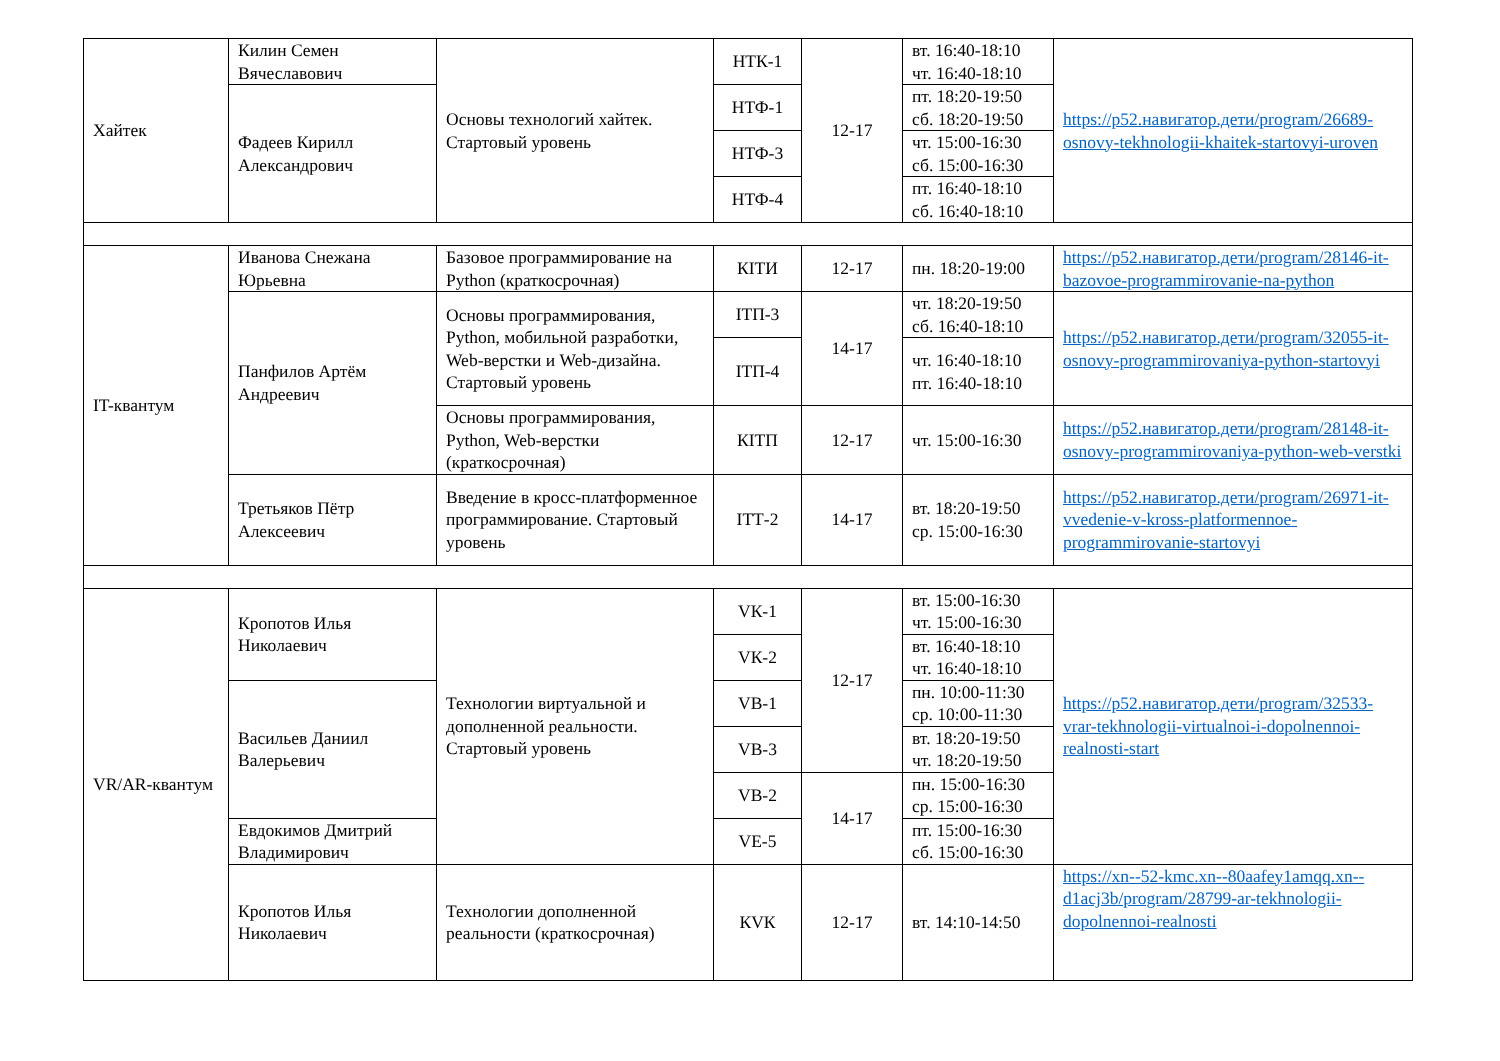| Хайтек | Килин Семен Вячеславович | Основы технологий хайтек. Стартовый уровень | НТК-1 | 12-17 | вт. 16:40-18:10 чт. 16:40-18:10 | https://р52.навигатор.дети/program/26689-osnovy-tekhnologii-khaitek-startovyi-uroven |
| | Фадеев Кирилл Александрович | | НТФ-1 | | пт. 18:20-19:50 сб. 18:20-19:50 | |
| | | | НТФ-3 | | чт. 15:00-16:30 сб. 15:00-16:30 | |
| | | | НТФ-4 | | пт. 16:40-18:10 сб. 16:40-18:10 | |
| IT-квантум | Иванова Снежана Юрьевна | Базовое программирование на Python (краткосрочная) | КIТИ | 12-17 | пн. 18:20-19:00 | https://р52.навигатор.дети/program/28146-it-bazovoe-programmirovanie-na-python |
| | Панфилов Артём Андреевич | Основы программирования, Python, мобильной разработки, Web-верстки и Web-дизайна. Стартовый уровень | IТП-3 | 14-17 | чт. 18:20-19:50 сб. 16:40-18:10 | https://р52.навигатор.дети/program/32055-it-osnovy-programmirovaniya-python-startovyi |
| | | | IТП-4 | | чт. 16:40-18:10 пт. 16:40-18:10 | |
| | | Основы программирования, Python, Web-верстки (краткосрочная) | КIТП | 12-17 | чт. 15:00-16:30 | https://р52.навигатор.дети/program/28148-it-osnovy-programmirovaniya-python-web-verstki |
| | Третьяков Пётр Алексеевич | Введение в кросс-платформенное программирование. Стартовый уровень | IТТ-2 | 14-17 | вт. 18:20-19:50 ср. 15:00-16:30 | https://р52.навигатор.дети/program/26971-it-vvedenie-v-kross-platformennoe-programmirovanie-startovyi |
| VR/AR-квантум | Кропотов Илья Николаевич | Технологии виртуальной и дополненной реальности. Стартовый уровень | VК-1 | 12-17 | вт. 15:00-16:30 чт. 15:00-16:30 | https://р52.навигатор.дети/program/32533-vrar-tekhnologii-virtualnoi-i-dopolnennoi-realnosti-start |
| | | | VК-2 | | вт. 16:40-18:10 чт. 16:40-18:10 | |
| | Васильев Даниил Валерьевич | | VВ-1 | | пн. 10:00-11:30 ср. 10:00-11:30 | |
| | | | VВ-3 | | вт. 18:20-19:50 чт. 18:20-19:50 | |
| | | | VВ-2 | 14-17 | пн. 15:00-16:30 ср. 15:00-16:30 | |
| | Евдокимов Дмитрий Владимирович | | VЕ-5 | | пт. 15:00-16:30 сб. 15:00-16:30 | |
| | Кропотов Илья Николаевич | Технологии дополненной реальности (краткосрочная) | КVК | 12-17 | вт. 14:10-14:50 | https://xn--52-kmc.xn--80aafey1amqq.xn--d1acj3b/program/28799-ar-tekhnologii-dopolnennoi-realnosti |